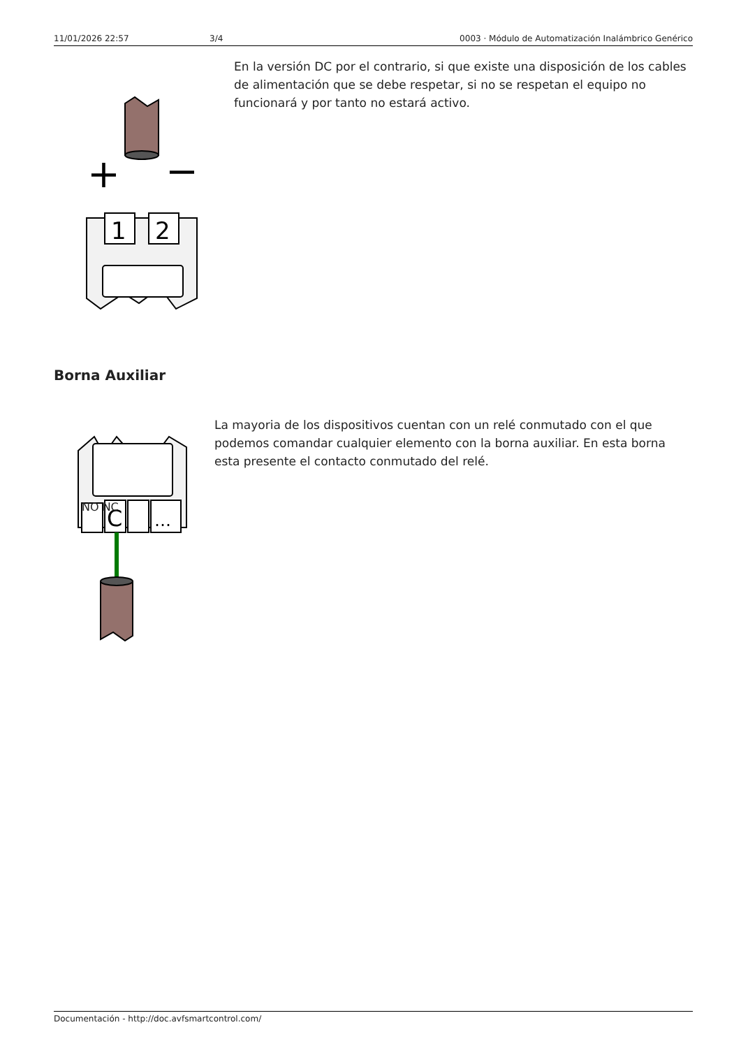11/01/2026 22:57 3/4 0003 · Módulo de Automatización Inalámbrico Genérico
+
−
1
2
En la versión DC por el contrario, si que existe una disposición de los cables de alimentación que se debe respetar, si no se respetan el equipo no funcionará y por tanto no estará activo.
Borna Auxiliar
C
…
La mayoria de los dispositivos cuentan con un relé conmutado con el que podemos comandar cualquier elemento con la borna auxiliar. En esta borna esta presente el contacto conmutado del relé.
NO NC
Documentación - http://doc.avfsmartcontrol.com/